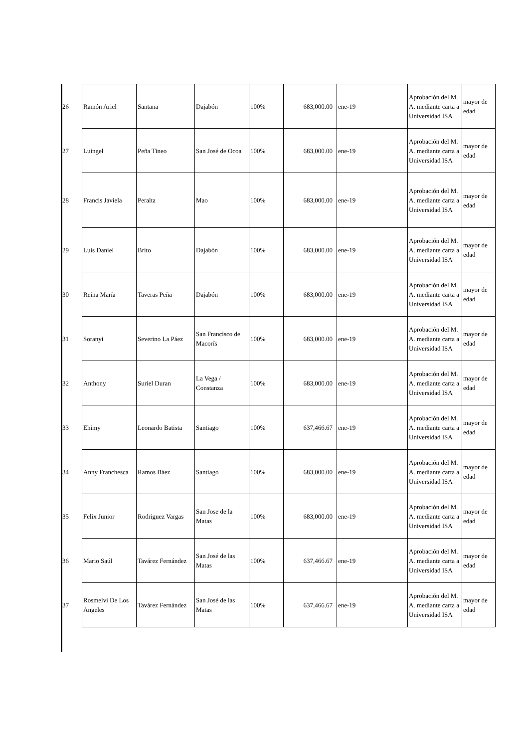| 26 | Ramón Ariel | Santana | Dajabón | 100% | 683,000.00 | ene-19 | Aprobación del M. A. mediante carta a Universidad ISA | mayor de edad |
| 27 | Luingel | Peña Tineo | San José de Ocoa | 100% | 683,000.00 | ene-19 | Aprobación del M. A. mediante carta a Universidad ISA | mayor de edad |
| 28 | Francis Javiela | Peralta | Mao | 100% | 683,000.00 | ene-19 | Aprobación del M. A. mediante carta a Universidad ISA | mayor de edad |
| 29 | Luis Daniel | Brito | Dajabón | 100% | 683,000.00 | ene-19 | Aprobación del M. A. mediante carta a Universidad ISA | mayor de edad |
| 30 | Reina María | Taveras Peña | Dajabón | 100% | 683,000.00 | ene-19 | Aprobación del M. A. mediante carta a Universidad ISA | mayor de edad |
| 31 | Soranyi | Severino La Páez | San Francisco de Macorís | 100% | 683,000.00 | ene-19 | Aprobación del M. A. mediante carta a Universidad ISA | mayor de edad |
| 32 | Anthony | Suriel Duran | La Vega / Constanza | 100% | 683,000.00 | ene-19 | Aprobación del M. A. mediante carta a Universidad ISA | mayor de edad |
| 33 | Ehimy | Leonardo Batista | Santiago | 100% | 637,466.67 | ene-19 | Aprobación del M. A. mediante carta a Universidad ISA | mayor de edad |
| 34 | Anny Franchesca | Ramos Báez | Santiago | 100% | 683,000.00 | ene-19 | Aprobación del M. A. mediante carta a Universidad ISA | mayor de edad |
| 35 | Felix Junior | Rodriguez Vargas | San Jose de la Matas | 100% | 683,000.00 | ene-19 | Aprobación del M. A. mediante carta a Universidad ISA | mayor de edad |
| 36 | Mario Saúl | Tavárez Fernández | San José de las Matas | 100% | 637,466.67 | ene-19 | Aprobación del M. A. mediante carta a Universidad ISA | mayor de edad |
| 37 | Rosmelvi De Los Angeles | Tavárez Fernández | San José de las Matas | 100% | 637,466.67 | ene-19 | Aprobación del M. A. mediante carta a Universidad ISA | mayor de edad |